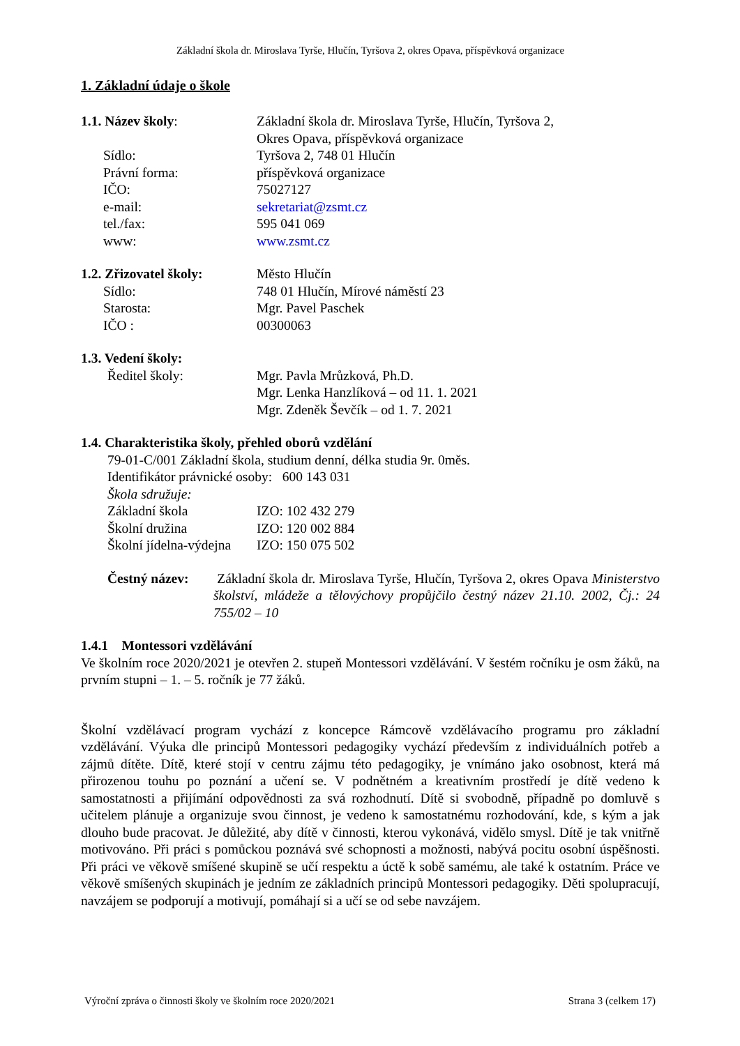Základní škola dr. Miroslava Tyrše, Hlučín, Tyršova 2, okres Opava, příspěvková organizace
1. Základní údaje o škole
1.1. Název školy: Základní škola dr. Miroslava Tyrše, Hlučín, Tyršova 2,
Okres Opava, příspěvková organizace
Sídlo: Tyršova 2, 748 01 Hlučín
Právní forma: příspěvková organizace
IČO: 75027127
e-mail: sekretariat@zsmt.cz
tel./fax: 595 041 069
www: www.zsmt.cz
1.2. Zřizovatel školy:
Město Hlučín
Sídlo: 748 01 Hlučín, Mírové náměstí 23
Starosta: Mgr. Pavel Paschek
IČO : 00300063
1.3. Vedení školy:
Ředitel školy: Mgr. Pavla Mrůzková, Ph.D.
Mgr. Lenka Hanzlíková – od 11. 1. 2021
Mgr. Zdeněk Ševčík – od 1. 7. 2021
1.4. Charakteristika školy, přehled oborů vzdělání
79-01-C/001 Základní škola, studium denní, délka studia 9r. 0měs.
Identifikátor právnické osoby: 600 143 031
Škola sdružuje:
Základní škola IZO: 102 432 279
Školní družina IZO: 120 002 884
Školní jídelna-výdejna
IZO: 150 075 502
Čestný název:
Základní škola dr. Miroslava Tyrše, Hlučín, Tyršova 2, okres Opava Ministerstvo školství, mládeže a tělovýchovy propůjčilo čestný název 21.10. 2002, Čj.: 24 755/02 – 10
1.4.1 Montessori vzdělávání
Ve školním roce 2020/2021 je otevřen 2. stupeň Montessori vzdělávání. V šestém ročníku je osm žáků, na prvním stupni – 1. – 5. ročník je 77 žáků.
Školní vzdělávací program vychází z koncepce Rámcově vzdělávacího programu pro základní vzdělávání. Výuka dle principů Montessori pedagogiky vychází především z individuálních potřeb a zájmů dítěte. Dítě, které stojí v centru zájmu této pedagogiky, je vnímáno jako osobnost, která má přirozenou touhu po poznání a učení se. V podnětném a kreativním prostředí je dítě vedeno k samostatnosti a přijímání odpovědnosti za svá rozhodnutí. Dítě si svobodně, případně po domluvě s učitelem plánuje a organizuje svou činnost, je vedeno k samostatnému rozhodování, kde, s kým a jak dlouho bude pracovat. Je důležité, aby dítě v činnosti, kterou vykonává, vidělo smysl. Dítě je tak vnitřně motivováno. Při práci s pomůckou poznává své schopnosti a možnosti, nabývá pocitu osobní úspěšnosti. Při práci ve věkově smíšené skupině se učí respektu a úctě k sobě samému, ale také k ostatním. Práce ve věkově smíšených skupinách je jedním ze základních principů Montessori pedagogiky. Děti spolupracují, navzájem se podporují a motivují, pomáhají si a učí se od sebe navzájem.
Výroční zpráva o činnosti školy ve školním roce 2020/2021 Strana 3 (celkem 17)